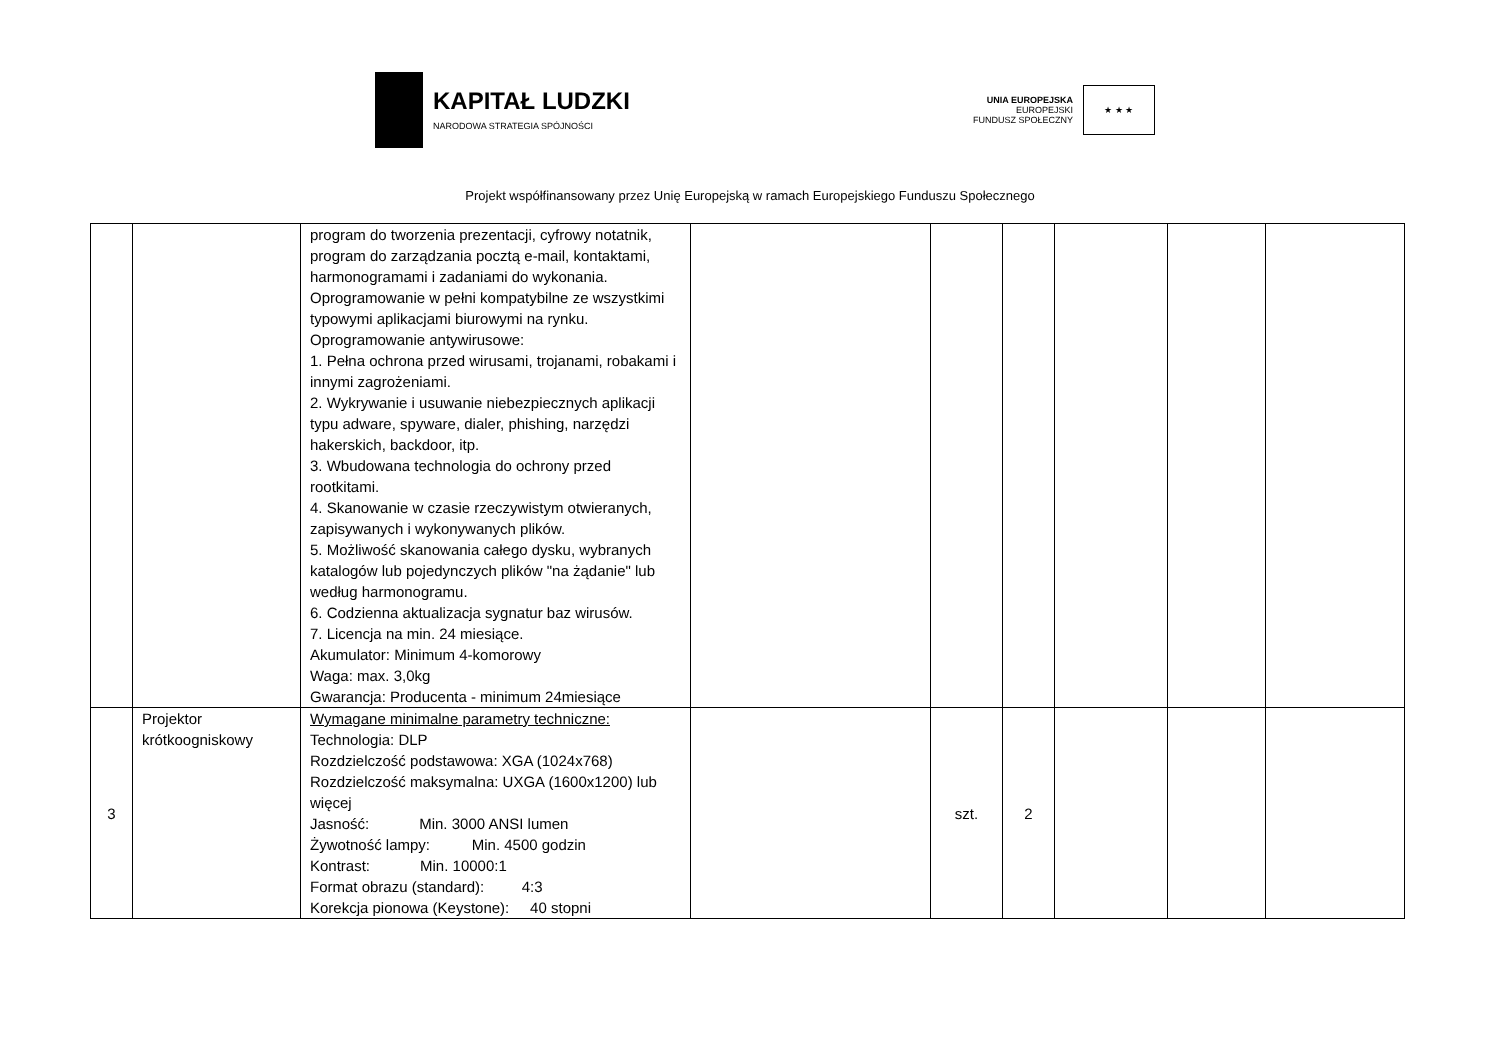KAPITAŁ LUDZKI
NARODOWA STRATEGIA SPÓJNOŚCI
UNIA EUROPEJSKA
EUROPEJSKI
FUNDUSZ SPOŁECZNY
★ ★ ★
Projekt współfinansowany przez Unię Europejską w ramach Europejskiego Funduszu Społecznego
| | | program do tworzenia prezentacji, cyfrowy notatnik, program do zarządzania pocztą e-mail, kontaktami, harmonogramami i zadaniami do wykonania. Oprogramowanie w pełni kompatybilne ze wszystkimi typowymi aplikacjami biurowymi na rynku. Oprogramowanie antywirusowe: 1. Pełna ochrona przed wirusami, trojanami, robakami i innymi zagrożeniami. 2. Wykrywanie i usuwanie niebezpiecznych aplikacji typu adware, spyware, dialer, phishing, narzędzi hakerskich, backdoor, itp. 3. Wbudowana technologia do ochrony przed rootkitami. 4. Skanowanie w czasie rzeczywistym otwieranych, zapisywanych i wykonywanych plików. 5. Możliwość skanowania całego dysku, wybranych katalogów lub pojedynczych plików "na żądanie" lub według harmonogramu. 6. Codzienna aktualizacja sygnatur baz wirusów. 7. Licencja na min. 24 miesiące. Akumulator: Minimum 4-komorowy Waga: max. 3,0kg Gwarancja: Producenta - minimum 24miesiące | | | | | | |
| 3 | Projektor krótkoogniskowy | Wymagane minimalne parametry techniczne: Technologia: DLP Rozdzielczość podstawowa: XGA (1024x768) Rozdzielczość maksymalna: UXGA (1600x1200) lub więcej Jasność: Min. 3000 ANSI lumen Żywotność lampy: Min. 4500 godzin Kontrast: Min. 10000:1 Format obrazu (standard): 4:3 Korekcja pionowa (Keystone): 40 stopni | | szt. | 2 | | | |